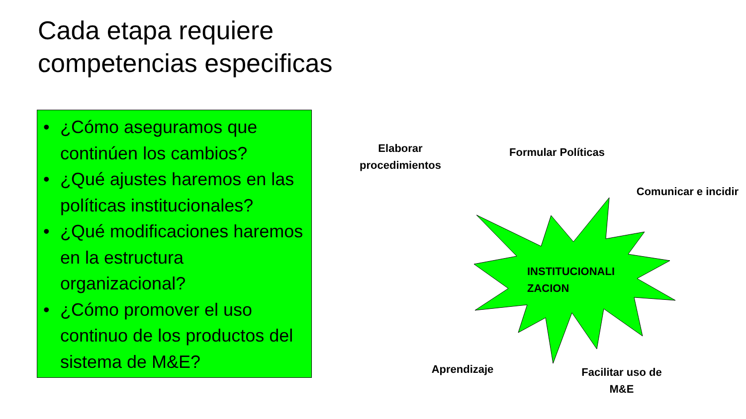Cada etapa requiere
competencias especificas
• ¿Cómo aseguramos que continúen los cambios?
• ¿Qué ajustes haremos en las políticas institucionales?
• ¿Qué modificaciones haremos en la estructura organizacional?
• ¿Cómo promover el uso continuo de los productos del sistema de M&E?
Elaborar procedimientos
Formular Políticas
Comunicar e incidir
INSTITUCIONALI ZACION
Aprendizaje
Facilitar uso de M&E